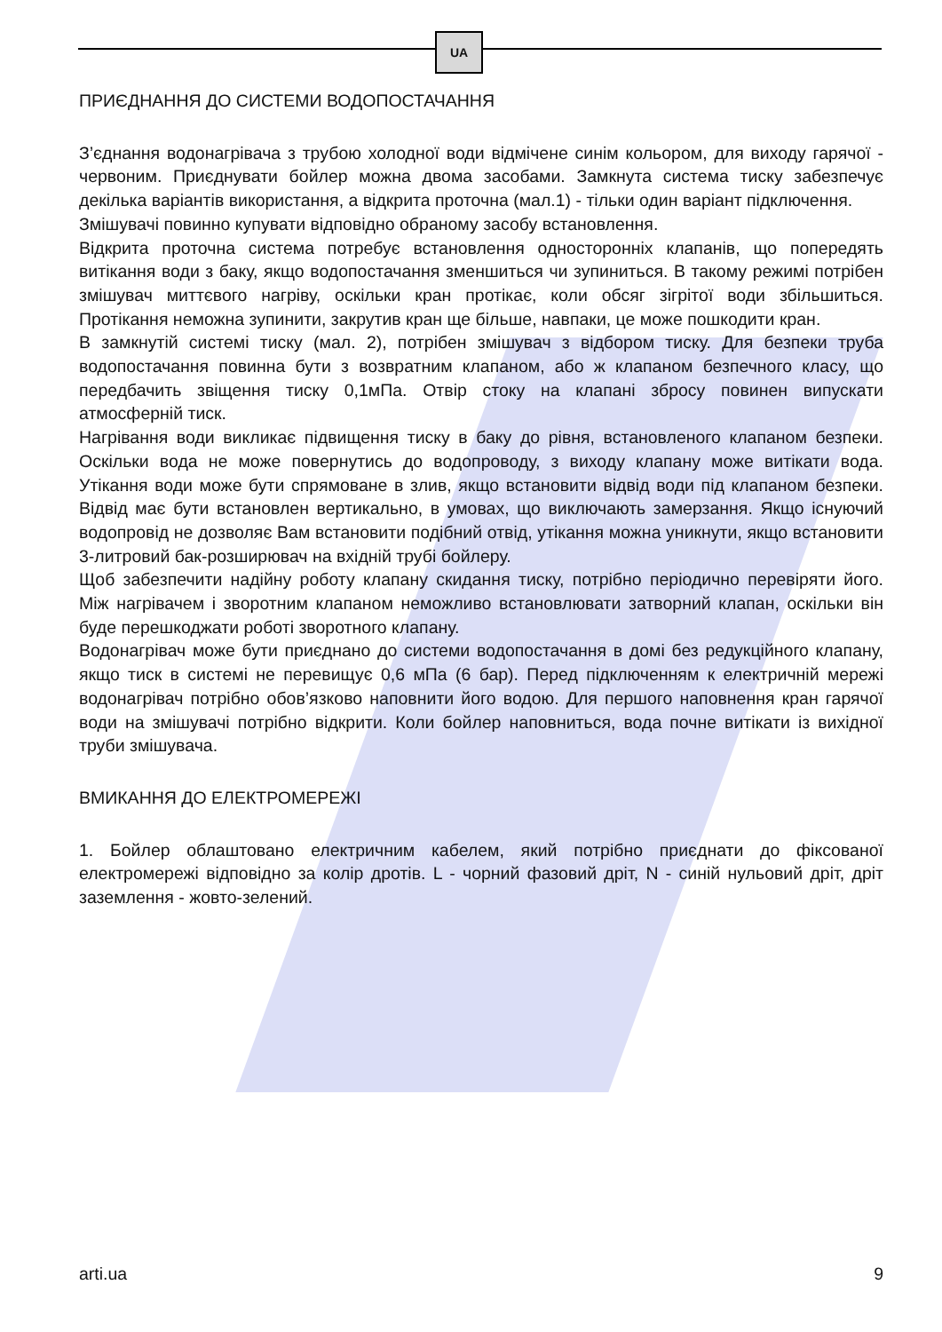UA
ПРИЄДНАННЯ ДО СИСТЕМИ ВОДОПОСТАЧАННЯ
З’єднання водонагрівача з трубою холодної води відмічене синім кольором, для виходу гарячої - червоним. Приєднувати бойлер можна двома засобами. Замкнута система тиску забезпечує декілька варіантів використання, а відкрита проточна (мал.1) - тільки один варіант підключення.
Змішувачі повинно купувати відповідно обраному засобу встановлення.
Відкрита проточна система потребує встановлення односторонніх клапанів, що попередять витікання води з баку, якщо водопостачання зменшиться чи зупиниться. В такому режимі потрібен змішувач миттєвого нагріву, оскільки кран протікає, коли обсяг зігрітої води збільшиться. Протікання неможна зупинити, закрутив кран ще більше, навпаки, це може пошкодити кран.
В замкнутій системі тиску (мал. 2), потрібен змішувач з відбором тиску. Для безпеки труба водопостачання повинна бути з возвратним клапаном, або ж клапаном безпечного класу, що передбачить звіщення тиску 0,1мПа. Отвір стоку на клапані збросу повинен випускати атмосферній тиск.
Нагрівання води викликає підвищення тиску в баку до рівня, встановленого клапаном безпеки. Оскільки вода не може повернутись до водопроводу, з виходу клапану може витікати вода. Утікання води може бути спрямоване в злив, якщо встановити відвід води під клапаном безпеки. Відвід має бути встановлен вертикально, в умовах, що виключають замерзання. Якщо існуючий водопровід не дозволяє Вам встановити подібний отвід, утікання можна уникнути, якщо встановити 3-литровий бак-розширювач на вхідній трубі бойлеру.
Щоб забезпечити надійну роботу клапану скидання тиску, потрібно періодично перевіряти його. Між нагрівачем і зворотним клапаном неможливо встановлювати затворний клапан, оскільки він буде перешкоджати роботі зворотного клапану.
Водонагрівач може бути приєднано до системи водопостачання в домі без редукційного клапану, якщо тиск в системі не перевищує 0,6 мПа (6 бар). Перед підключенням к електричній мережі водонагрівач потрібно обов’язково наповнити його водою. Для першого наповнення кран гарячої води на змішувачі потрібно відкрити. Коли бойлер наповниться, вода почне витікати із вихідної труби змішувача.
ВМИКАННЯ ДО ЕЛЕКТРОМЕРЕЖІ
1. Бойлер облаштовано електричним кабелем, який потрібно приєднати до фіксованої електромережі відповідно за колір дротів. L - чорний фазовий дріт, N - синій нульовий дріт, дріт заземлення - жовто-зелений.
arti.ua 9